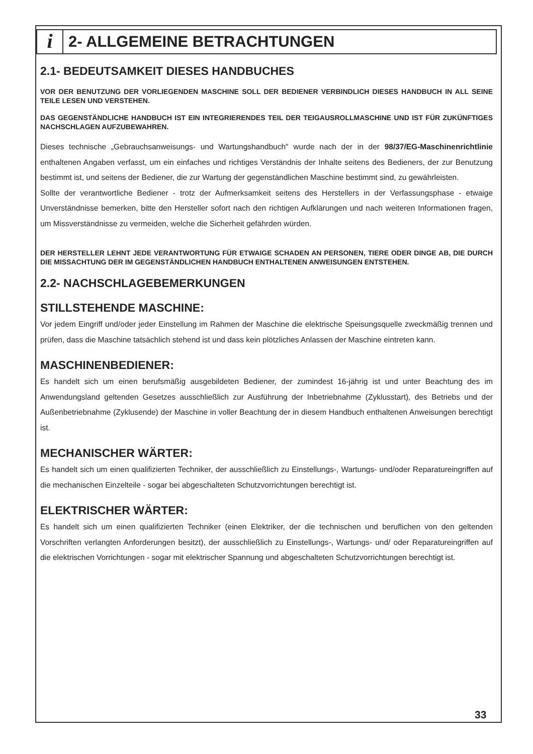i
2- ALLGEMEINE BETRACHTUNGEN
2.1- BEDEUTSAMKEIT DIESES HANDBUCHES
VOR DER BENUTZUNG DER VORLIEGENDEN MASCHINE SOLL DER BEDIENER VERBINDLICH DIESES HANDBUCH IN ALL SEINE TEILE LESEN UND VERSTEHEN.
DAS GEGENSTÄNDLICHE HANDBUCH IST EIN INTEGRIERENDES TEIL DER TEIGAUSROLLMASCHINE UND IST FÜR ZUKÜNFTIGES NACHSCHLAGEN AUFZUBEWAHREN.
Dieses technische „Gebrauchsanweisungs- und Wartungshandbuch" wurde nach der in der 98/37/EG-Maschinenrichtlinie enthaltenen Angaben verfasst, um ein einfaches und richtiges Verständnis der Inhalte seitens des Bedieners, der zur Benutzung bestimmt ist, und seitens der Bediener, die zur Wartung der gegenständlichen Maschine bestimmt sind, zu gewährleisten.
Sollte der verantwortliche Bediener - trotz der Aufmerksamkeit seitens des Herstellers in der Verfassungsphase - etwaige Unverständnisse bemerken, bitte den Hersteller sofort nach den richtigen Aufklärungen und nach weiteren Informationen fragen, um Missverständnisse zu vermeiden, welche die Sicherheit gefährden würden.
DER HERSTELLER LEHNT JEDE VERANTWORTUNG FÜR ETWAIGE SCHADEN AN PERSONEN, TIERE ODER DINGE AB, DIE DURCH DIE MISSACHTUNG DER IM GEGENSTÄNDLICHEN HANDBUCH ENTHALTENEN ANWEISUNGEN ENTSTEHEN.
2.2- NACHSCHLAGEBEMERKUNGEN
STILLSTEHENDE MASCHINE:
Vor jedem Eingriff und/oder jeder Einstellung im Rahmen der Maschine die elektrische Speisungsquelle zweckmäßig trennen und prüfen, dass die Maschine tatsächlich stehend ist und dass kein plötzliches Anlassen der Maschine eintreten kann.
MASCHINENBEDIENER:
Es handelt sich um einen berufsmäßig ausgebildeten Bediener, der zumindest 16-jährig ist und unter Beachtung des im Anwendungsland geltenden Gesetzes ausschließlich zur Ausführung der Inbetriebnahme (Zyklusstart), des Betriebs und der Außenbetriebnahme (Zyklusende) der Maschine in voller Beachtung der in diesem Handbuch enthaltenen Anweisungen berechtigt ist.
MECHANISCHER WÄRTER:
Es handelt sich um einen qualifizierten Techniker, der ausschließlich zu Einstellungs-, Wartungs- und/oder Reparatureingriffen auf die mechanischen Einzelteile - sogar bei abgeschalteten Schutzvorrichtungen berechtigt ist.
ELEKTRISCHER WÄRTER:
Es handelt sich um einen qualifizierten Techniker (einen Elektriker, der die technischen und beruflichen von den geltenden Vorschriften verlangten Anforderungen besitzt), der ausschließlich zu Einstellungs-, Wartungs- und/ oder Reparatureingriffen auf die elektrischen Vorrichtungen - sogar mit elektrischer Spannung und abgeschalteten Schutzvorrichtungen berechtigt ist.
33